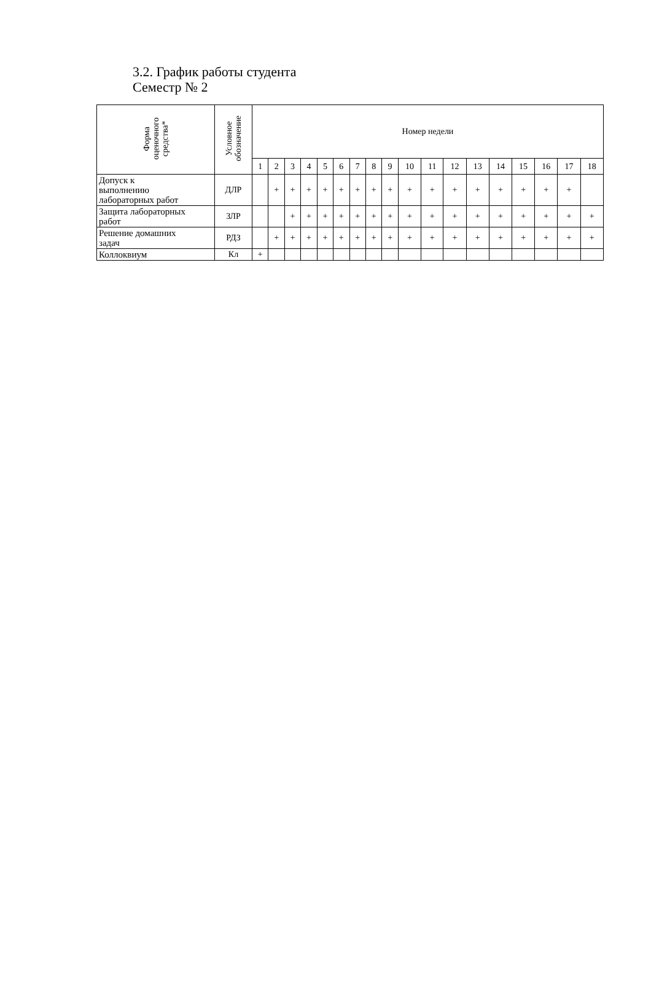3.2. График работы студента
Семестр № 2
| Форма оценочного средства* | Условное обозначение | Номер недели | | | | | | | | | | | | | | | | | |
| --- | --- | --- | --- | --- | --- | --- | --- | --- | --- | --- | --- | --- | --- | --- | --- | --- | --- | --- | --- |
| | | 1 | 2 | 3 | 4 | 5 | 6 | 7 | 8 | 9 | 10 | 11 | 12 | 13 | 14 | 15 | 16 | 17 | 18 |
| Допуск к выполнению лабораторных работ | ДЛР | | + | + | + | + | + | + | + | + | + | + | + | + | + | + | + | + | |
| Защита лабораторных работ | ЗЛР | | | + | + | + | + | + | + | + | + | + | + | + | + | + | + | + | + |
| Решение домашних задач | РДЗ | | + | + | + | + | + | + | + | + | + | + | + | + | + | + | + | + | + |
| Коллоквиум | Кл | + | | | | | | | | | | | | | | | | | |